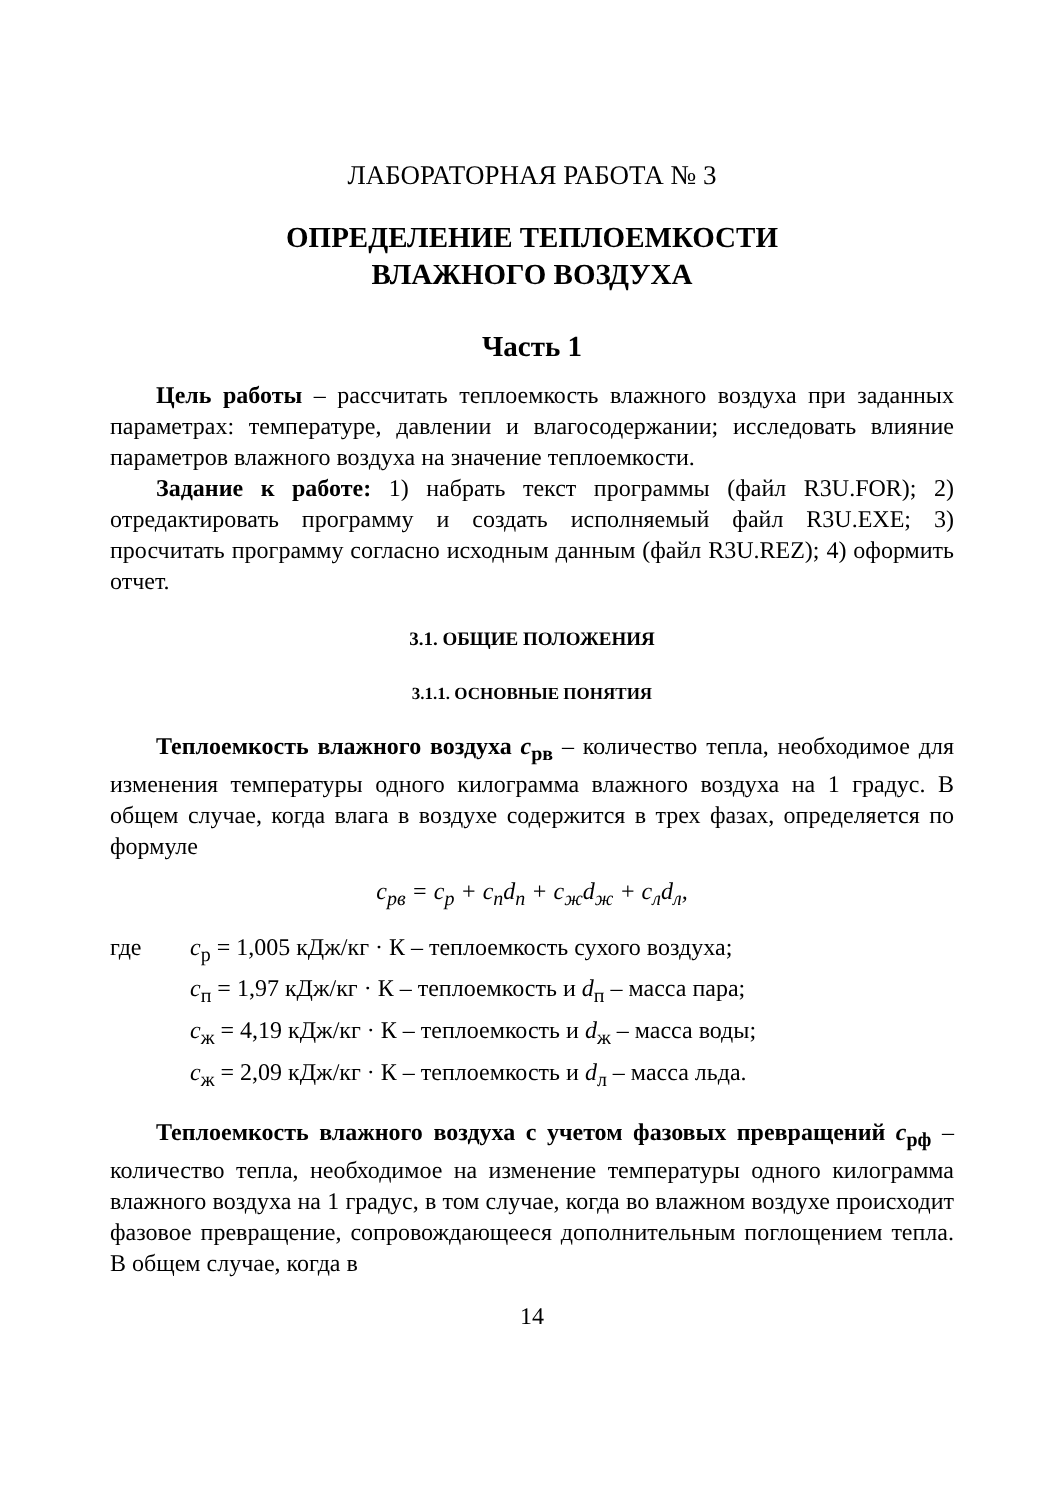ЛАБОРАТОРНАЯ РАБОТА № 3
ОПРЕДЕЛЕНИЕ ТЕПЛОЕМКОСТИ
ВЛАЖНОГО ВОЗДУХА
Часть 1
Цель работы – рассчитать теплоемкость влажного воздуха при заданных параметрах: температуре, давлении и влагосодержании; исследовать влияние параметров влажного воздуха на значение теплоемкости.
Задание к работе: 1) набрать текст программы (файл R3U.FOR); 2) отредактировать программу и создать исполняемый файл R3U.EXE; 3) просчитать программу согласно исходным данным (файл R3U.REZ); 4) оформить отчет.
3.1. ОБЩИЕ ПОЛОЖЕНИЯ
3.1.1. ОСНОВНЫЕ ПОНЯТИЯ
Теплоемкость влажного воздуха c<sub>рв</sub> – количество тепла, необходимое для изменения температуры одного килограмма влажного воздуха на 1 градус. В общем случае, когда влага в воздухе содержится в трех фазах, определяется по формуле
c<sub>рв</sub> = c<sub>р</sub> + c<sub>п</sub>d<sub>п</sub> + c<sub>ж</sub>d<sub>ж</sub> + c<sub>л</sub>d<sub>л</sub>,
где c<sub>р</sub> = 1,005 кДж/кг · К – теплоемкость сухого воздуха;
c<sub>п</sub> = 1,97 кДж/кг · К – теплоемкость и d<sub>п</sub> – масса пара;
c<sub>ж</sub> = 4,19 кДж/кг · К – теплоемкость и d<sub>ж</sub> – масса воды;
c<sub>ж</sub> = 2,09 кДж/кг · К – теплоемкость и d<sub>л</sub> – масса льда.
Теплоемкость влажного воздуха с учетом фазовых превращений c<sub>рф</sub> – количество тепла, необходимое на изменение температуры одного килограмма влажного воздуха на 1 градус, в том случае, когда во влажном воздухе происходит фазовое превращение, сопровождающееся дополнительным поглощением тепла. В общем случае, когда в
14